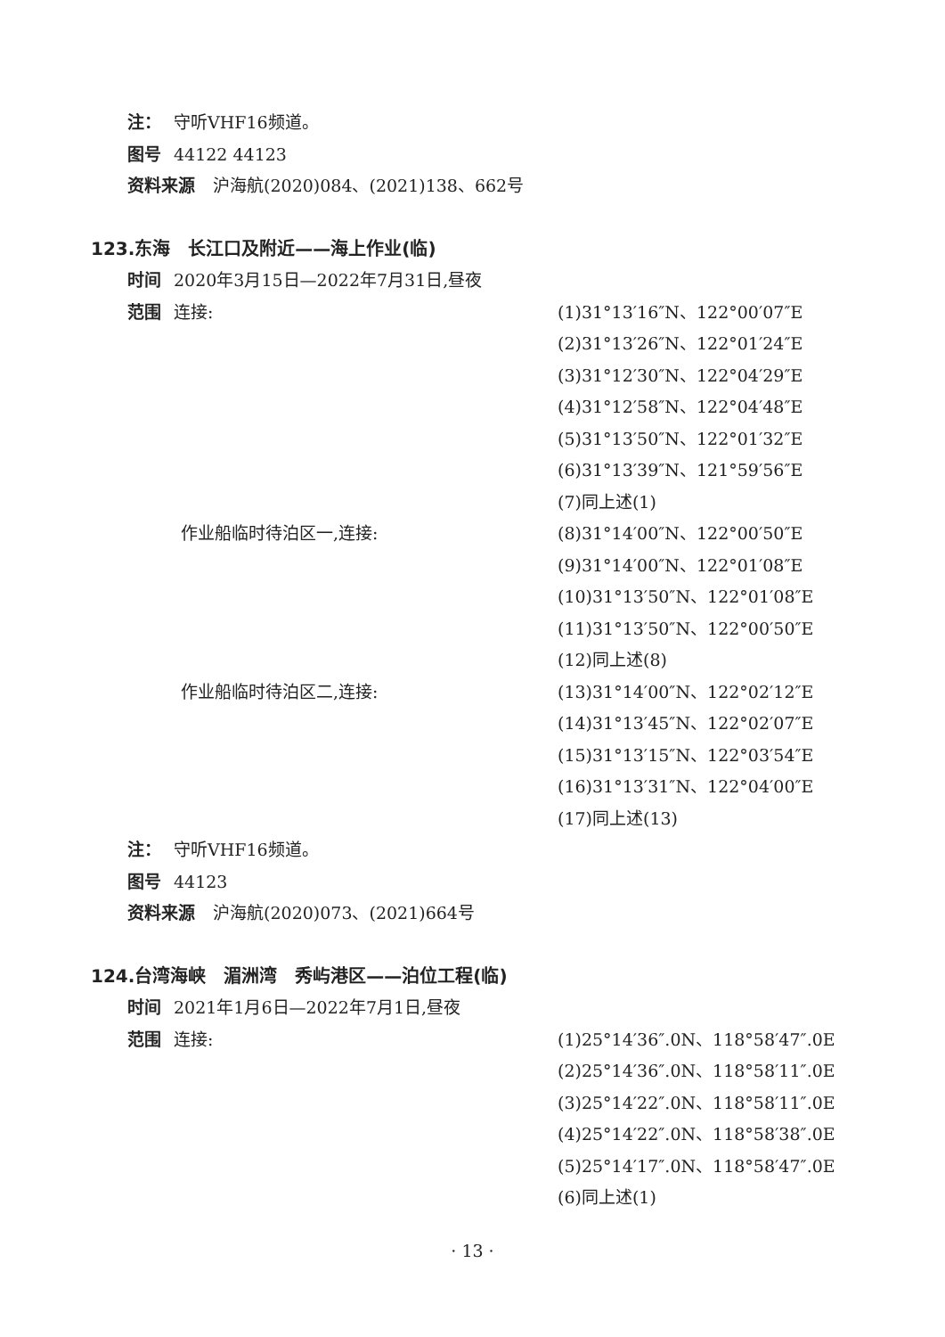注： 守听VHF16频道。
图号 44122 44123
资料来源 沪海航(2020)084、(2021)138、662号
123.东海　长江口及附近——海上作业(临)
时间 2020年3月15日—2022年7月31日,昼夜
范围 连接: (1)31°13′16″N、122°00′07″E
(2)31°13′26″N、122°01′24″E
(3)31°12′30″N、122°04′29″E
(4)31°12′58″N、122°04′48″E
(5)31°13′50″N、122°01′32″E
(6)31°13′39″N、121°59′56″E
(7)同上述(1)
作业船临时待泊区一,连接: (8)31°14′00″N、122°00′50″E
(9)31°14′00″N、122°01′08″E
(10)31°13′50″N、122°01′08″E
(11)31°13′50″N、122°00′50″E
(12)同上述(8)
作业船临时待泊区二,连接: (13)31°14′00″N、122°02′12″E
(14)31°13′45″N、122°02′07″E
(15)31°13′15″N、122°03′54″E
(16)31°13′31″N、122°04′00″E
(17)同上述(13)
注： 守听VHF16频道。
图号 44123
资料来源 沪海航(2020)073、(2021)664号
124.台湾海峡　湄洲湾　秀屿港区——泊位工程(临)
时间 2021年1月6日—2022年7月1日,昼夜
范围 连接: (1)25°14′36″.0N、118°58′47″.0E
(2)25°14′36″.0N、118°58′11″.0E
(3)25°14′22″.0N、118°58′11″.0E
(4)25°14′22″.0N、118°58′38″.0E
(5)25°14′17″.0N、118°58′47″.0E
(6)同上述(1)
· 13 ·